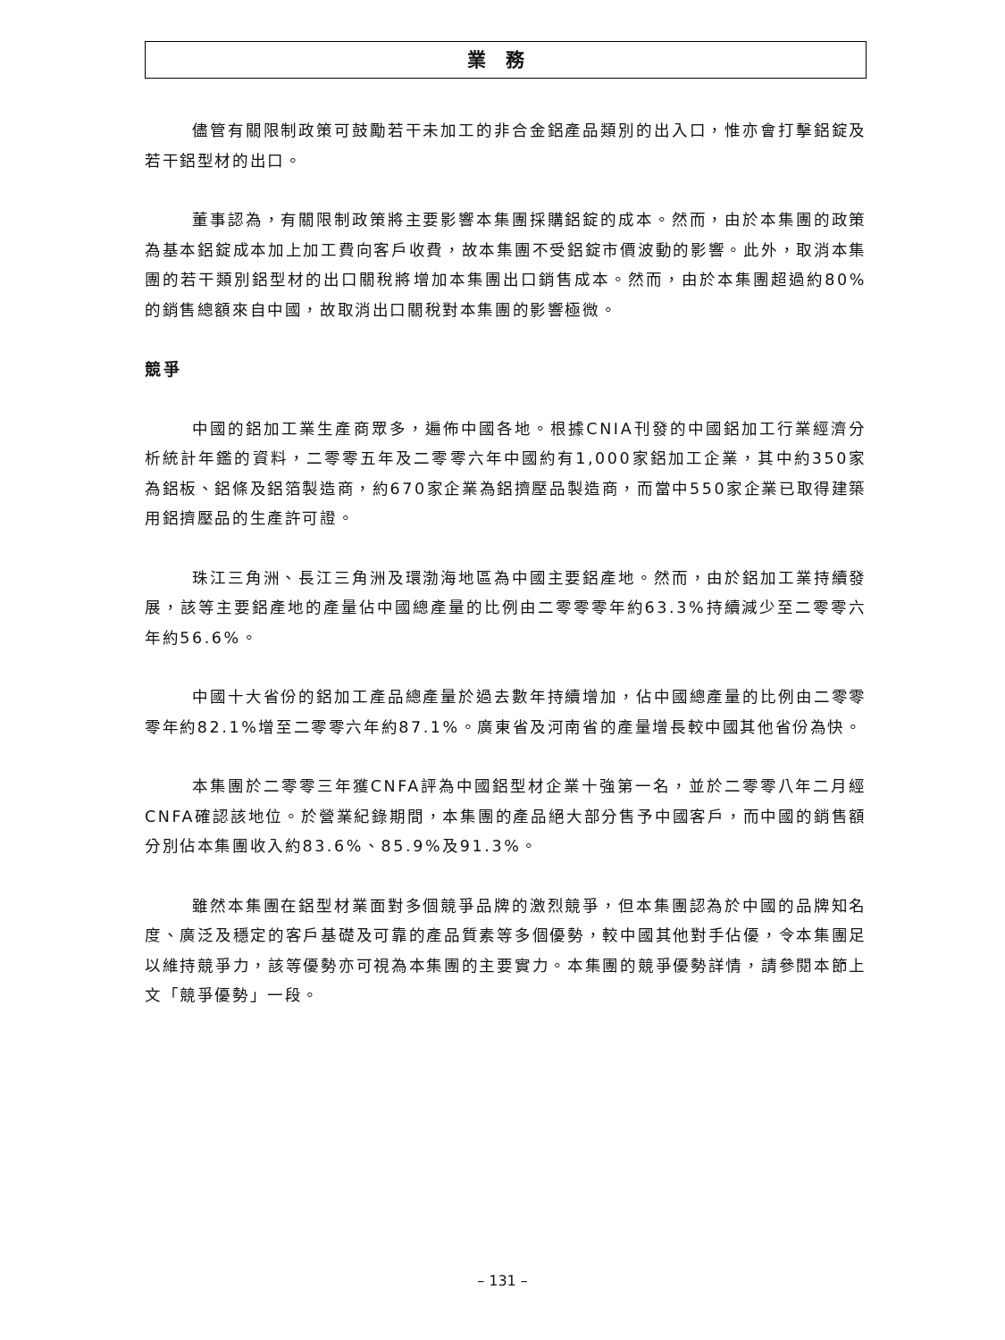業務
儘管有關限制政策可鼓勵若干未加工的非合金鋁產品類別的出入口，惟亦會打擊鋁錠及若干鋁型材的出口。
董事認為，有關限制政策將主要影響本集團採購鋁錠的成本。然而，由於本集團的政策為基本鋁錠成本加上加工費向客戶收費，故本集團不受鋁錠市價波動的影響。此外，取消本集團的若干類別鋁型材的出口關稅將增加本集團出口銷售成本。然而，由於本集團超過約80%的銷售總額來自中國，故取消出口關稅對本集團的影響極微。
競爭
中國的鋁加工業生產商眾多，遍佈中國各地。根據CNIA刊發的中國鋁加工行業經濟分析統計年鑑的資料，二零零五年及二零零六年中國約有1,000家鋁加工企業，其中約350家為鋁板、鋁條及鋁箔製造商，約670家企業為鋁擠壓品製造商，而當中550家企業已取得建築用鋁擠壓品的生產許可證。
珠江三角洲、長江三角洲及環渤海地區為中國主要鋁產地。然而，由於鋁加工業持續發展，該等主要鋁產地的產量佔中國總產量的比例由二零零零年約63.3%持續減少至二零零六年約56.6%。
中國十大省份的鋁加工產品總產量於過去數年持續增加，佔中國總產量的比例由二零零零年約82.1%增至二零零六年約87.1%。廣東省及河南省的產量增長較中國其他省份為快。
本集團於二零零三年獲CNFA評為中國鋁型材企業十強第一名，並於二零零八年二月經CNFA確認該地位。於營業紀錄期間，本集團的產品絕大部分售予中國客戶，而中國的銷售額分別佔本集團收入約83.6%、85.9%及91.3%。
雖然本集團在鋁型材業面對多個競爭品牌的激烈競爭，但本集團認為於中國的品牌知名度、廣泛及穩定的客戶基礎及可靠的產品質素等多個優勢，較中國其他對手佔優，令本集團足以維持競爭力，該等優勢亦可視為本集團的主要實力。本集團的競爭優勢詳情，請參閱本節上文「競爭優勢」一段。
– 131 –